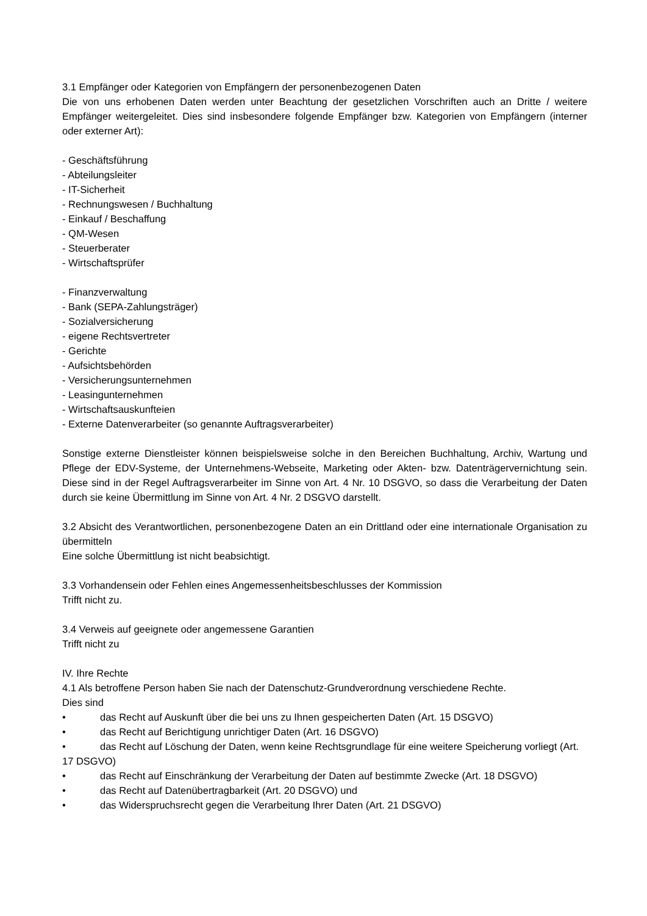3.1 Empfänger oder Kategorien von Empfängern der personenbezogenen Daten
Die von uns erhobenen Daten werden unter Beachtung der gesetzlichen Vorschriften auch an Dritte / weitere Empfänger weitergeleitet. Dies sind insbesondere folgende Empfänger bzw. Kategorien von Empfängern (interner oder externer Art):
- Geschäftsführung
- Abteilungsleiter
- IT-Sicherheit
- Rechnungswesen / Buchhaltung
- Einkauf / Beschaffung
- QM-Wesen
- Steuerberater
- Wirtschaftsprüfer
- Finanzverwaltung
- Bank (SEPA-Zahlungsträger)
- Sozialversicherung
- eigene Rechtsvertreter
- Gerichte
- Aufsichtsbehörden
- Versicherungsunternehmen
- Leasingunternehmen
- Wirtschaftsauskunfteien
- Externe Datenverarbeiter (so genannte Auftragsverarbeiter)
Sonstige externe Dienstleister können beispielsweise solche in den Bereichen Buchhaltung, Archiv, Wartung und Pflege der EDV-Systeme, der Unternehmens-Webseite, Marketing oder Akten- bzw. Datenträgervernichtung sein. Diese sind in der Regel Auftragsverarbeiter im Sinne von Art. 4 Nr. 10 DSGVO, so dass die Verarbeitung der Daten durch sie keine Übermittlung im Sinne von Art. 4 Nr. 2 DSGVO darstellt.
3.2 Absicht des Verantwortlichen, personenbezogene Daten an ein Drittland oder eine internationale Organisation zu übermitteln
Eine solche Übermittlung ist nicht beabsichtigt.
3.3 Vorhandensein oder Fehlen eines Angemessenheitsbeschlusses der Kommission
Trifft nicht zu.
3.4 Verweis auf geeignete oder angemessene Garantien
Trifft nicht zu
IV. Ihre Rechte
4.1 Als betroffene Person haben Sie nach der Datenschutz-Grundverordnung verschiedene Rechte.
Dies sind
• das Recht auf Auskunft über die bei uns zu Ihnen gespeicherten Daten (Art. 15 DSGVO)
• das Recht auf Berichtigung unrichtiger Daten (Art. 16 DSGVO)
• das Recht auf Löschung der Daten, wenn keine Rechtsgrundlage für eine weitere Speicherung vorliegt (Art. 17 DSGVO)
• das Recht auf Einschränkung der Verarbeitung der Daten auf bestimmte Zwecke (Art. 18 DSGVO)
• das Recht auf Datenübertragbarkeit (Art. 20 DSGVO) und
• das Widerspruchsrecht gegen die Verarbeitung Ihrer Daten (Art. 21 DSGVO)